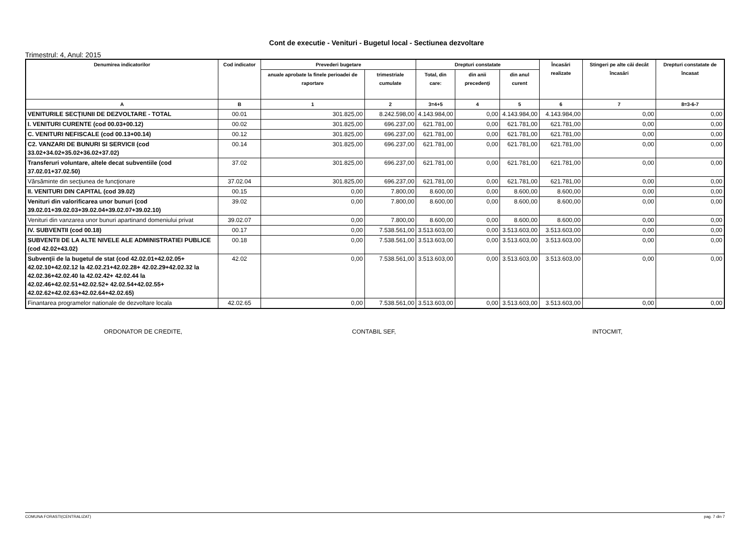Cont de executie - Venituri - Bugetul local - Sectiunea dezvoltare
Trimestrul: 4, Anul: 2015
| Denumirea indicatorilor | Cod indicator | Prevederi bugetare | | Drepturi constatate | | | Încasări realizate | Stingeri pe alte căi decât încasări | Drepturi constatate de încasat |
| --- | --- | --- | --- | --- | --- | --- | --- | --- | --- |
| | | anuale aprobate la finele perioadei de raportare | trimestriale cumulate | Total, din care: | din anii precedenţi | din anul curent | | | |
| A | B | 1 | 2 | 3=4+5 | 4 | 5 | 6 | 7 | 8=3-6-7 |
| VENITURILE SECŢIUNII DE DEZVOLTARE - TOTAL | 00.01 | 301.825,00 | 8.242.598,00 | 4.143.984,00 | 0,00 | 4.143.984,00 | 4.143.984,00 | 0,00 | 0,00 |
| I. VENITURI CURENTE (cod 00.03+00.12) | 00.02 | 301.825,00 | 696.237,00 | 621.781,00 | 0,00 | 621.781,00 | 621.781,00 | 0,00 | 0,00 |
| C. VENITURI NEFISCALE (cod 00.13+00.14) | 00.12 | 301.825,00 | 696.237,00 | 621.781,00 | 0,00 | 621.781,00 | 621.781,00 | 0,00 | 0,00 |
| C2. VANZARI DE BUNURI SI SERVICII (cod 33.02+34.02+35.02+36.02+37.02) | 00.14 | 301.825,00 | 696.237,00 | 621.781,00 | 0,00 | 621.781,00 | 621.781,00 | 0,00 | 0,00 |
| Transferuri voluntare, altele decat subventiile (cod 37.02.01+37.02.50) | 37.02 | 301.825,00 | 696.237,00 | 621.781,00 | 0,00 | 621.781,00 | 621.781,00 | 0,00 | 0,00 |
| Vărsăminte din secţiunea de funcţionare | 37.02.04 | 301.825,00 | 696.237,00 | 621.781,00 | 0,00 | 621.781,00 | 621.781,00 | 0,00 | 0,00 |
| II. VENITURI DIN CAPITAL (cod 39.02) | 00.15 | 0,00 | 7.800,00 | 8.600,00 | 0,00 | 8.600,00 | 8.600,00 | 0,00 | 0,00 |
| Venituri din valorificarea unor bunuri (cod 39.02.01+39.02.03+39.02.04+39.02.07+39.02.10) | 39.02 | 0,00 | 7.800,00 | 8.600,00 | 0,00 | 8.600,00 | 8.600,00 | 0,00 | 0,00 |
| Venituri din vanzarea unor bunuri apartinand domeniului privat | 39.02.07 | 0,00 | 7.800,00 | 8.600,00 | 0,00 | 8.600,00 | 8.600,00 | 0,00 | 0,00 |
| IV. SUBVENTII (cod 00.18) | 00.17 | 0,00 | 7.538.561,00 | 3.513.603,00 | 0,00 | 3.513.603,00 | 3.513.603,00 | 0,00 | 0,00 |
| SUBVENTII DE LA ALTE NIVELE ALE ADMINISTRATIEI PUBLICE (cod 42.02+43.02) | 00.18 | 0,00 | 7.538.561,00 | 3.513.603,00 | 0,00 | 3.513.603,00 | 3.513.603,00 | 0,00 | 0,00 |
| Subvenţii de la bugetul de stat (cod 42.02.01+42.02.05+ 42.02.10+42.02.12 la 42.02.21+42.02.28+ 42.02.29+42.02.32 la 42.02.36+42.02.40 la 42.02.42+ 42.02.44 la 42.02.46+42.02.51+42.02.52+ 42.02.54+42.02.55+ 42.02.62+42.02.63+42.02.64+42.02.65) | 42.02 | 0,00 | 7.538.561,00 | 3.513.603,00 | 0,00 | 3.513.603,00 | 3.513.603,00 | 0,00 | 0,00 |
| Finantarea programelor nationale de dezvoltare locala | 42.02.65 | 0,00 | 7.538.561,00 | 3.513.603,00 | 0,00 | 3.513.603,00 | 3.513.603,00 | 0,00 | 0,00 |
ORDONATOR DE CREDITE, CONTABIL SEF, INTOCMIT,
COMUNA FORASTI(CENTRALIZAT) pag. 7 din 7